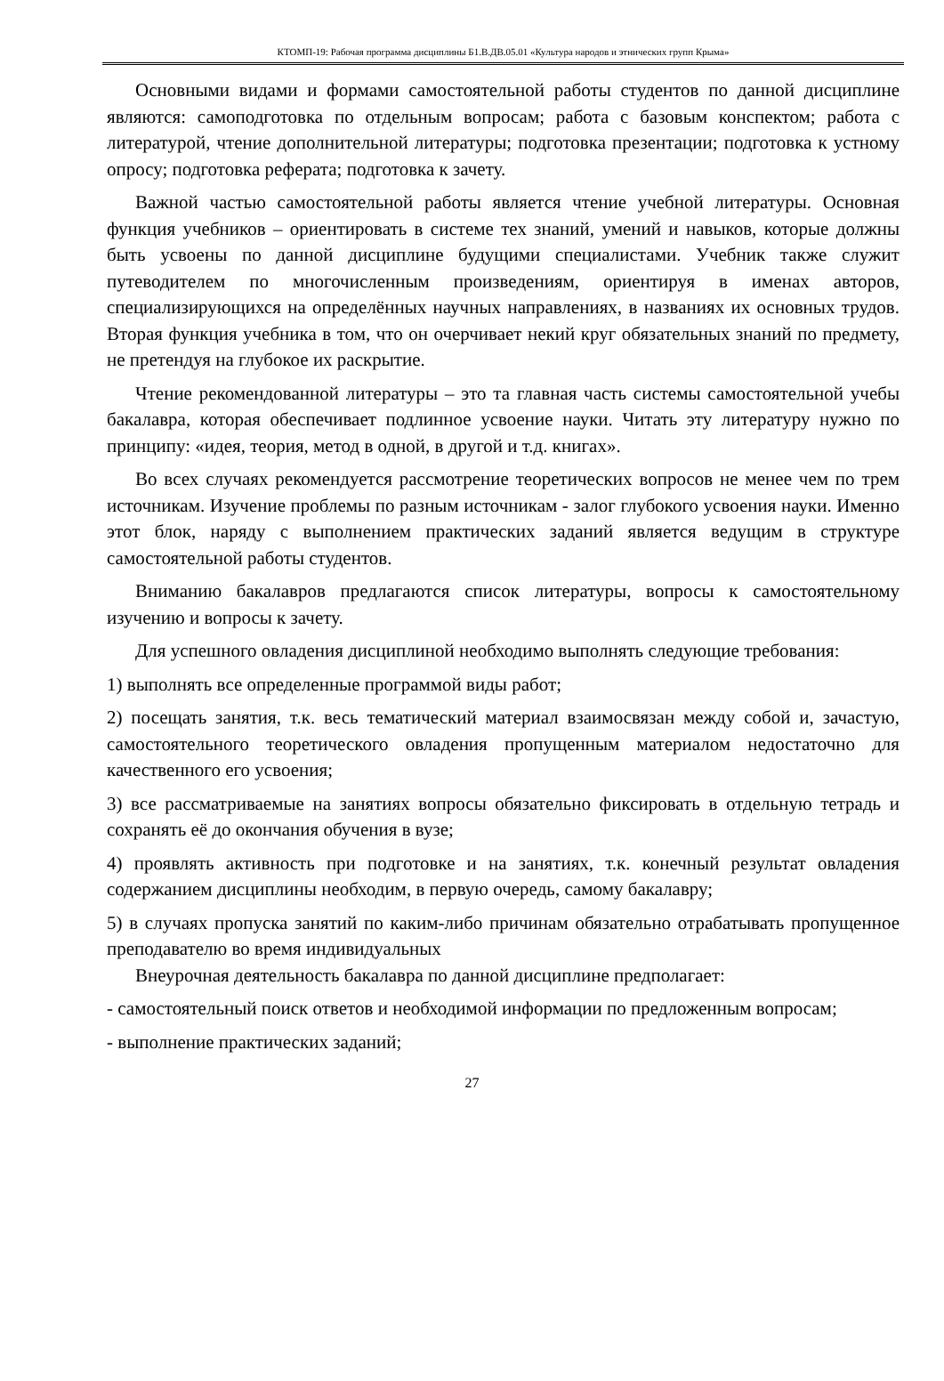КТОМП-19: Рабочая программа дисциплины Б1.В.ДВ.05.01 «Культура народов и этнических групп Крыма»
Основными видами и формами самостоятельной работы студентов по данной дисциплине являются: самоподготовка по отдельным вопросам; работа с базовым конспектом; работа с литературой, чтение дополнительной литературы; подготовка презентации; подготовка к устному опросу; подготовка реферата; подготовка к зачету.
Важной частью самостоятельной работы является чтение учебной литературы. Основная функция учебников – ориентировать в системе тех знаний, умений и навыков, которые должны быть усвоены по данной дисциплине будущими специалистами. Учебник также служит путеводителем по многочисленным произведениям, ориентируя в именах авторов, специализирующихся на определённых научных направлениях, в названиях их основных трудов. Вторая функция учебника в том, что он очерчивает некий круг обязательных знаний по предмету, не претендуя на глубокое их раскрытие.
Чтение рекомендованной литературы – это та главная часть системы самостоятельной учебы бакалавра, которая обеспечивает подлинное усвоение науки. Читать эту литературу нужно по принципу: «идея, теория, метод в одной, в другой и т.д. книгах».
Во всех случаях рекомендуется рассмотрение теоретических вопросов не менее чем по трем источникам. Изучение проблемы по разным источникам - залог глубокого усвоения науки. Именно этот блок, наряду с выполнением практических заданий является ведущим в структуре самостоятельной работы студентов.
Вниманию бакалавров предлагаются список литературы, вопросы к самостоятельному изучению и вопросы к зачету.
Для успешного овладения дисциплиной необходимо выполнять следующие требования:
1) выполнять все определенные программой виды работ;
2) посещать занятия, т.к. весь тематический материал взаимосвязан между собой и, зачастую, самостоятельного теоретического овладения пропущенным материалом недостаточно для качественного его усвоения;
3) все рассматриваемые на занятиях вопросы обязательно фиксировать в отдельную тетрадь и сохранять её до окончания обучения в вузе;
4) проявлять активность при подготовке и на занятиях, т.к. конечный результат овладения содержанием дисциплины необходим, в первую очередь, самому бакалавру;
5) в случаях пропуска занятий по каким-либо причинам обязательно отрабатывать пропущенное преподавателю во время индивидуальных
Внеурочная деятельность бакалавра по данной дисциплине предполагает:
- самостоятельный поиск ответов и необходимой информации по предложенным вопросам;
- выполнение практических заданий;
27